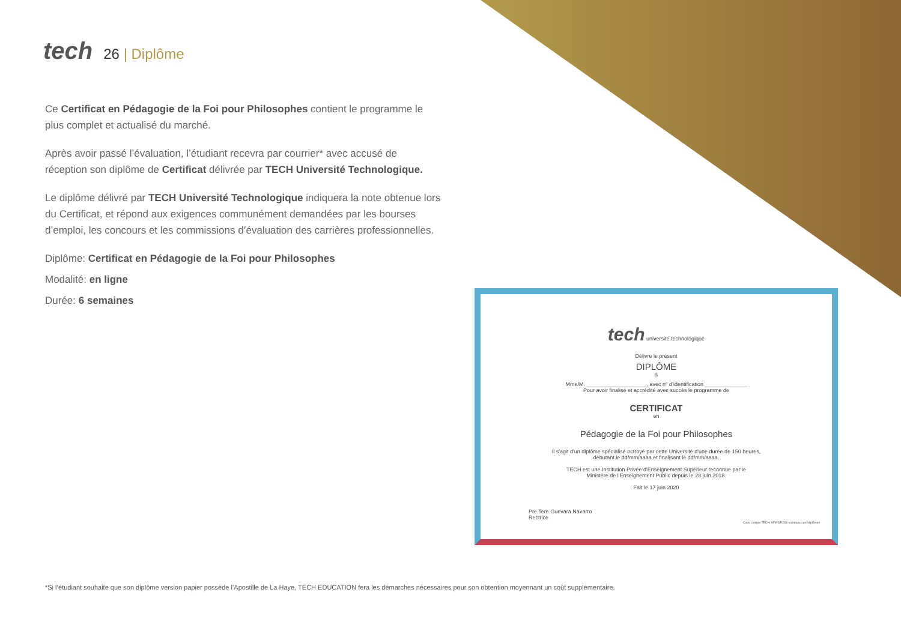tech 26 | Diplôme
Ce Certificat en Pédagogie de la Foi pour Philosophes contient le programme le plus complet et actualisé du marché.
Après avoir passé l’évaluation, l’étudiant recevra par courrier* avec accusé de réception son diplôme de Certificat délivrée par TECH Université Technologique.
Le diplôme délivré par TECH Université Technologique indiquera la note obtenue lors du Certificat, et répond aux exigences communément demandées par les bourses d’emploi, les concours et les commissions d’évaluation des carrières professionnelles.
Diplôme: Certificat en Pédagogie de la Foi pour Philosophes
Modalité: en ligne
Durée: 6 semaines
tech université technologique
Délivre le présent
DIPLÔME
à
Mme/M. ____________________, avec nº d’identification ______________
Pour avoir finalisé et accrédité avec succès le programme de
CERTIFICAT
en
Pédagogie de la Foi pour Philosophes
Il s'agit d'un diplôme spécialisé octroyé par cette Université d'une durée de 150 heures,
débutant le dd/mm/aaaa et finalisant le dd/mm/aaaa.
TECH est une Institution Privée d'Enseignement Supérieur reconnue par le
Ministère de l'Enseignement Public depuis le 28 juin 2018.
Fait le 17 juin 2020
Pre Tere Guevara Navarro
Rectrice
Code Unique TECH: AFWOR23S techtitute.com/diplômes
*Si l’étudiant souhaite que son diplôme version papier possède l’Apostille de La Haye, TECH EDUCATION fera les démarches nécessaires pour son obtention moyennant un coût supplémentaire.